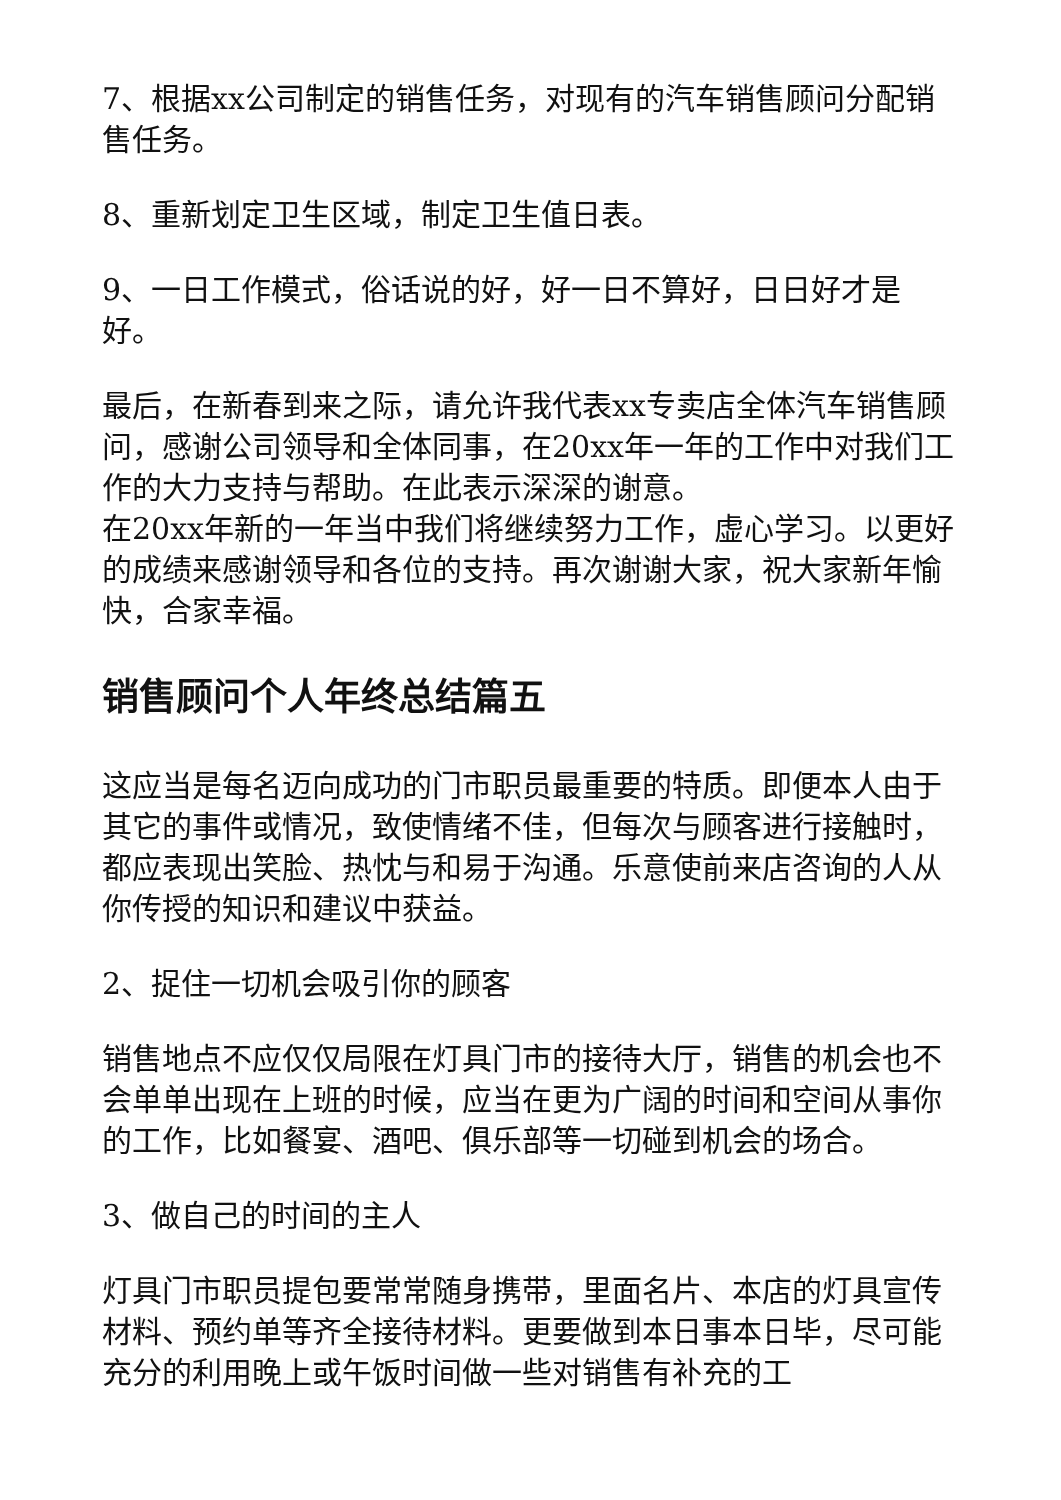7、根据xx公司制定的销售任务，对现有的汽车销售顾问分配销售任务。
8、重新划定卫生区域，制定卫生值日表。
9、一日工作模式，俗话说的好，好一日不算好，日日好才是好。
最后，在新春到来之际，请允许我代表xx专卖店全体汽车销售顾问，感谢公司领导和全体同事，在20xx年一年的工作中对我们工作的大力支持与帮助。在此表示深深的谢意。
在20xx年新的一年当中我们将继续努力工作，虚心学习。以更好的成绩来感谢领导和各位的支持。再次谢谢大家，祝大家新年愉快，合家幸福。
销售顾问个人年终总结篇五
这应当是每名迈向成功的门市职员最重要的特质。即便本人由于其它的事件或情况，致使情绪不佳，但每次与顾客进行接触时，都应表现出笑脸、热忱与和易于沟通。乐意使前来店咨询的人从你传授的知识和建议中获益。
2、捉住一切机会吸引你的顾客
销售地点不应仅仅局限在灯具门市的接待大厅，销售的机会也不会单单出现在上班的时候，应当在更为广阔的时间和空间从事你的工作，比如餐宴、酒吧、俱乐部等一切碰到机会的场合。
3、做自己的时间的主人
灯具门市职员提包要常常随身携带，里面名片、本店的灯具宣传材料、预约单等齐全接待材料。更要做到本日事本日毕，尽可能充分的利用晚上或午饭时间做一些对销售有补充的工